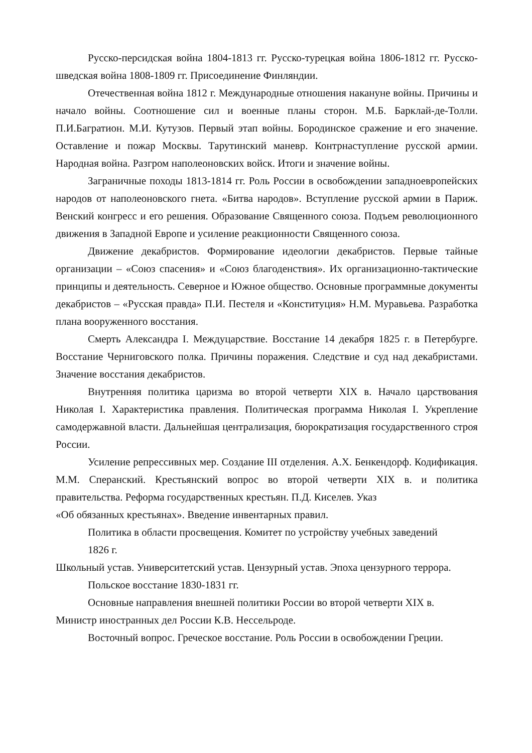Русско-персидская война 1804-1813 гг. Русско-турецкая война 1806-1812 гг. Русско- шведская война 1808-1809 гг. Присоединение Финляндии.
Отечественная война 1812 г. Международные отношения накануне войны. Причины и начало войны. Соотношение сил и военные планы сторон. М.Б. Барклай-де-Толли. П.И.Багратион. М.И. Кутузов. Первый этап войны. Бородинское сражение и его значение. Оставление и пожар Москвы. Тарутинский маневр. Контрнаступление русской армии. Народная война. Разгром наполеоновских войск. Итоги и значение войны.
Заграничные походы 1813-1814 гг. Роль России в освобождении западноевропейских народов от наполеоновского гнета. «Битва народов». Вступление русской армии в Париж. Венский конгресс и его решения. Образование Священного союза. Подъем революционного движения в Западной Европе и усиление реакционности Священного союза.
Движение декабристов. Формирование идеологии декабристов. Первые тайные организации – «Союз спасения» и «Союз благоденствия». Их организационно-тактические принципы и деятельность. Северное и Южное общество. Основные программные документы декабристов – «Русская правда» П.И. Пестеля и «Конституция» Н.М. Муравьева. Разработка плана вооруженного восстания.
Смерть Александра I. Междуцарствие. Восстание 14 декабря 1825 г. в Петербурге. Восстание Черниговского полка. Причины поражения. Следствие и суд над декабристами. Значение восстания декабристов.
Внутренняя политика царизма во второй четверти XIX в. Начало царствования Николая I. Характеристика правления. Политическая программа Николая I. Укрепление самодержавной власти. Дальнейшая централизация, бюрократизация государственного строя России.
Усиление репрессивных мер. Создание III отделения. А.Х. Бенкендорф. Кодификация. М.М. Сперанский. Крестьянский вопрос во второй четверти XIX в. и политика правительства. Реформа государственных крестьян. П.Д. Киселев. Указ
«Об обязанных крестьянах». Введение инвентарных правил.
Политика в области просвещения. Комитет по устройству учебных заведений 1826 г.
Школьный устав. Университетский устав. Цензурный устав. Эпоха цензурного террора.
Польское восстание 1830-1831 гг.
Основные направления внешней политики России во второй четверти XIX в.
Министр иностранных дел России К.В. Нессельроде.
Восточный вопрос. Греческое восстание. Роль России в освобождении Греции.